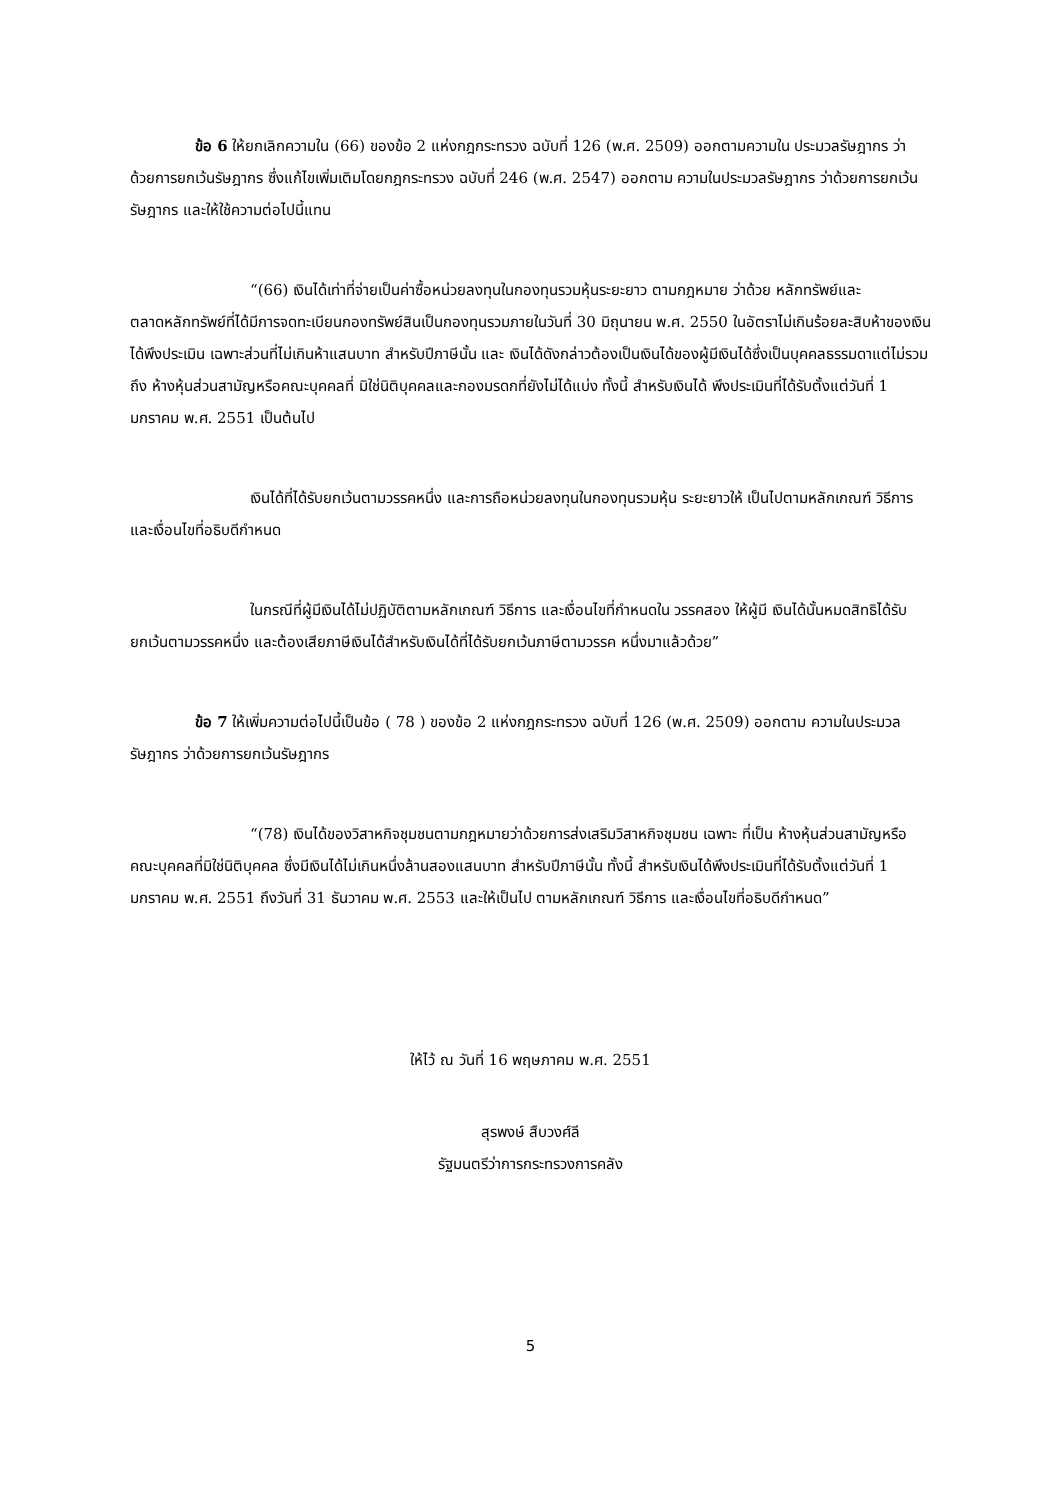ข้อ 6 ให้ยกเลิกความใน (66) ของข้อ 2 แห่งกฎกระทรวง ฉบับที่ 126 (พ.ศ. 2509) ออกตามความใน ประมวลรัษฎากร ว่าด้วยการยกเว้นรัษฎากร ซึ่งแก้ไขเพิ่มเติมโดยกฎกระทรวง ฉบับที่ 246 (พ.ศ. 2547) ออกตาม ความในประมวลรัษฎากร ว่าด้วยการยกเว้นรัษฎากร และให้ใช้ความต่อไปนี้แทน
“(66) เงินได้เท่าที่จ่ายเป็นค่าซื้อหน่วยลงทุนในกองทุนรวมหุ้นระยะยาว ตามกฎหมาย ว่าด้วย หลักทรัพย์และตลาดหลักทรัพย์ที่ได้มีการจดทะเบียนกองทรัพย์สินเป็นกองทุนรวมภายในวันที่ 30 มิถุนายน พ.ศ. 2550 ในอัตราไม่เกินร้อยละสิบห้าของเงินได้พึงประเมิน เฉพาะส่วนที่ไม่เกินห้าแสนบาท สำหรับปีภาษีนั้น และ เงินได้ดังกล่าวต้องเป็นเงินได้ของผู้มีเงินได้ซึ่งเป็นบุคคลธรรมดาแต่ไม่รวมถึง ห้างหุ้นส่วนสามัญหรือคณะบุคคลที่ มิใช่นิติบุคคลและกองมรดกที่ยังไม่ได้แบ่ง ทั้งนี้ สำหรับเงินได้ พึงประเมินที่ได้รับตั้งแต่วันที่ 1 มกราคม พ.ศ. 2551 เป็นต้นไป
เงินได้ที่ได้รับยกเว้นตามวรรคหนึ่ง และการถือหน่วยลงทุนในกองทุนรวมหุ้น ระยะยาวให้ เป็นไปตามหลักเกณฑ์ วิธีการ และเงื่อนไขที่อธิบดีกำหนด
ในกรณีที่ผู้มีเงินได้ไม่ปฏิบัติตามหลักเกณฑ์ วิธีการ และเงื่อนไขที่กำหนดใน วรรคสอง ให้ผู้มี เงินได้นั้นหมดสิทธิได้รับยกเว้นตามวรรคหนึ่ง และต้องเสียภาษีเงินได้สำหรับเงินได้ที่ได้รับยกเว้นภาษีตามวรรค หนึ่งมาแล้วด้วย”
ข้อ 7 ให้เพิ่มความต่อไปนี้เป็นข้อ ( 78 ) ของข้อ 2 แห่งกฎกระทรวง ฉบับที่ 126 (พ.ศ. 2509) ออกตาม ความในประมวลรัษฎากร ว่าด้วยการยกเว้นรัษฎากร
“(78) เงินได้ของวิสาหกิจชุมชนตามกฎหมายว่าด้วยการส่งเสริมวิสาหกิจชุมชน เฉพาะ ที่เป็น ห้างหุ้นส่วนสามัญหรือคณะบุคคลที่มิใช่นิติบุคคล ซึ่งมีเงินได้ไม่เกินหนึ่งล้านสองแสนบาท สำหรับปีภาษีนั้น ทั้งนี้ สำหรับเงินได้พึงประเมินที่ได้รับตั้งแต่วันที่ 1 มกราคม พ.ศ. 2551 ถึงวันที่ 31 ธันวาคม พ.ศ. 2553 และให้เป็นไป ตามหลักเกณฑ์ วิธีการ และเงื่อนไขที่อธิบดีกำหนด”
ให้ไว้ ณ วันที่ 16 พฤษภาคม พ.ศ. 2551
สุรพงษ์ สืบวงศ์ลี
รัฐมนตรีว่าการกระทรวงการคลัง
5